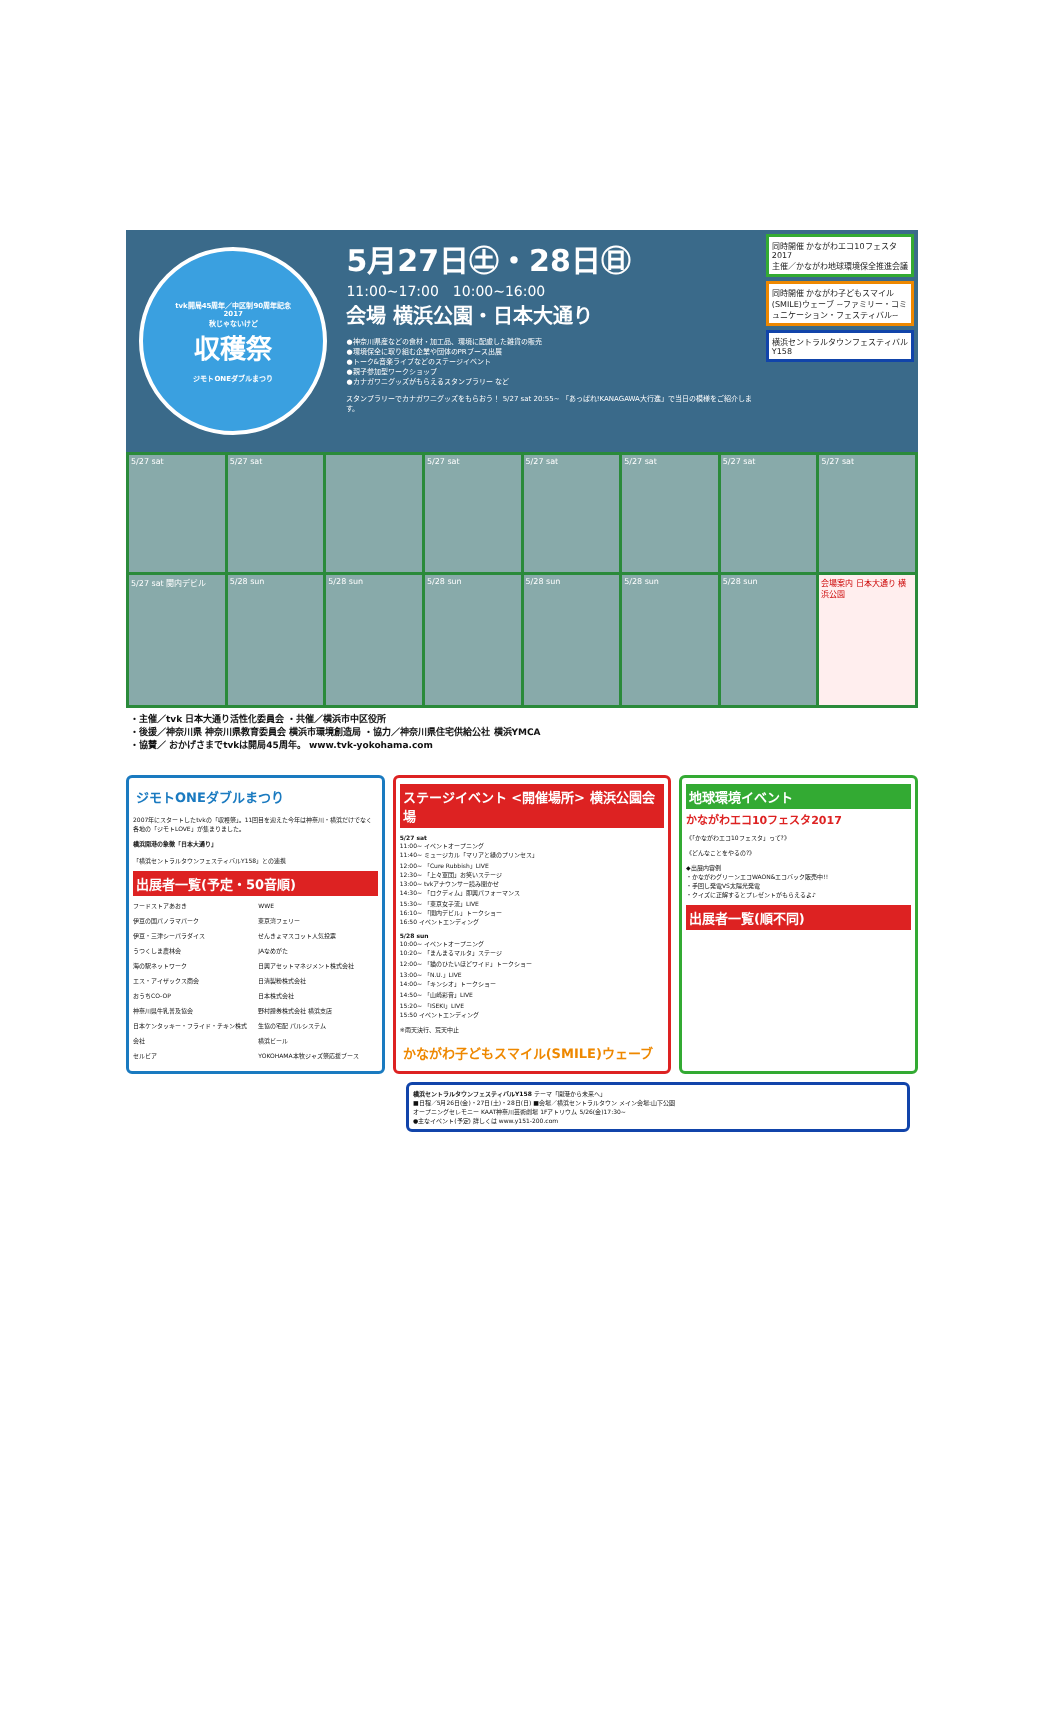tvk開局45周年／中区制90周年記念
2017
秋じゃないけど
収穫祭
ジモトONEダブルまつり
5月27日㊏・28日㊐
11:00~17:00　10:00~16:00
会場 横浜公園・日本大通り
●神奈川県産などの食材・加工品、環境に配慮した雑貨の販売
●環境保全に取り組む企業や団体のPRブース出展
●トーク&音楽ライブなどのステージイベント
●親子参加型ワークショップ
●カナガワニグッズがもらえるスタンプラリー など
スタンプラリーでカナガワニグッズをもらおう！ 5/27 sat 20:55~ 「あっぱれ!KANAGAWA大行進」で当日の模様をご紹介します。
同時開催 かながわエコ10フェスタ2017
主催／かながわ地球環境保全推進会議
同時開催 かながわ子どもスマイル(SMILE)ウェーブ ~ファミリー・コミュニケーション・フェスティバル~
横浜セントラルタウンフェスティバルY158
5/27 sat
5/27 sat
5/27 sat
5/27 sat
5/27 sat
5/27 sat
5/27 sat
5/27 sat 関内デビル
5/28 sun
5/28 sun
5/28 sun
5/28 sun
5/28 sun
5/28 sun
会場案内 日本大通り 横浜公園
・主催／tvk 日本大通り活性化委員会 ・共催／横浜市中区役所
・後援／神奈川県 神奈川県教育委員会 横浜市環境創造局 ・協力／神奈川県住宅供給公社 横浜YMCA
・協賛／ おかげさまでtvkは開局45周年。 www.tvk-yokohama.com
ジモトONEダブルまつり
2007年にスタートしたtvkの「収穫祭」。11回目を迎えた今年は神奈川・横浜だけでなく各地の「ジモトLOVE」が集まりました。
横浜開港の象徴「日本大通り」
「横浜セントラルタウンフェスティバルY158」との連携
出展者一覧(予定・50音順)
フードストアあおき
伊豆の国パノラマパーク
伊豆・三津シーパラダイス
うつくしま農林会
海の駅ネットワーク
エス・アイザックス商会
おうちCO-OP
神奈川県牛乳普及協会
日本ケンタッキー・フライド・チキン株式会社
セルビア
WWE
東京湾フェリー
せんきょマスコット人気投票
JAなめがた
日興アセットマネジメント株式会社
日清製粉株式会社
日本株式会社
野村證券株式会社 横浜支店
生協の宅配 パルシステム
横浜ビール
YOKOHAMA本牧ジャズ祭応援ブース
ステージイベント <開催場所> 横浜公園会場
5/27 sat
11:00~ イベントオープニング
11:40~ ミュージカル「マリアと緑のプリンセス」
12:00~ 「Cure Rubbish」LIVE
12:30~ 「上々軍団」お笑いステージ
13:00~ tvkアナウンサー読み聞かせ
14:30~ 「ロクディム」即興パフォーマンス
15:30~ 「東京女子流」LIVE
16:10~ 「関内デビル」トークショー
16:50 イベントエンディング
5/28 sun
10:00~ イベントオープニング
10:20~ 「まんまるマルタ」ステージ
12:00~ 「猫のひたいほどワイド」トークショー
13:00~ 「N.U.」LIVE
14:00~ 「キンシオ」トークショー
14:50~ 「山崎彩音」LIVE
15:20~ 「ISEKI」LIVE
15:50 イベントエンディング
※雨天決行、荒天中止
かながわ子どもスマイル(SMILE)ウェーブ
地球環境イベント
かながわエコ10フェスタ2017
《「かながわエコ10フェスタ」って?》
《どんなことをやるの?》
◆出展内容例
・かながわグリーンエコWAON&エコバック販売中!!
・手回し発電VS太陽光発電
・クイズに正解するとプレゼントがもらえるよ♪
出展者一覧(順不同)
横浜セントラルタウンフェスティバルY158 テーマ「開港から未来へ」
■日程／5月26日(金)・27日(土)・28日(日) ■会場／横浜セントラルタウン メイン会場:山下公園
オープニングセレモニー KAAT神奈川芸術劇場 1Fアトリウム 5/26(金)17:30~
●主なイベント(予定) 詳しくは www.y151-200.com